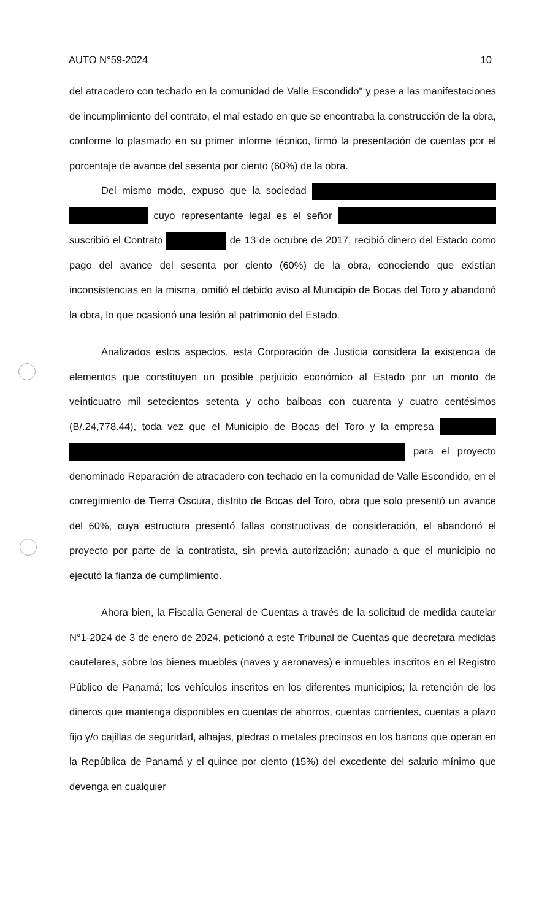AUTO N°59-2024 10
del atracadero con techado en la comunidad de Valle Escondido" y pese a las manifestaciones de incumplimiento del contrato, el mal estado en que se encontraba la construcción de la obra, conforme lo plasmado en su primer informe técnico, firmó la presentación de cuentas por el porcentaje de avance del sesenta por ciento (60%) de la obra.
Del mismo modo, expuso que la sociedad cuyo representante legal es el señor suscribió el Contrato de 13 de octubre de 2017, recibió dinero del Estado como pago del avance del sesenta por ciento (60%) de la obra, conociendo que existían inconsistencias en la misma, omitió el debido aviso al Municipio de Bocas del Toro y abandonó la obra, lo que ocasionó una lesión al patrimonio del Estado.
Analizados estos aspectos, esta Corporación de Justicia considera la existencia de elementos que constituyen un posible perjuicio económico al Estado por un monto de veinticuatro mil setecientos setenta y ocho balboas con cuarenta y cuatro centésimos (B/.24,778.44), toda vez que el Municipio de Bocas del Toro y la empresa para el proyecto denominado Reparación de atracadero con techado en la comunidad de Valle Escondido, en el corregimiento de Tierra Oscura, distrito de Bocas del Toro, obra que solo presentó un avance del 60%, cuya estructura presentó fallas constructivas de consideración, el abandonó el proyecto por parte de la contratista, sin previa autorización; aunado a que el municipio no ejecutó la fianza de cumplimiento.
Ahora bien, la Fiscalía General de Cuentas a través de la solicitud de medida cautelar N°1-2024 de 3 de enero de 2024, peticionó a este Tribunal de Cuentas que decretara medidas cautelares, sobre los bienes muebles (naves y aeronaves) e inmuebles inscritos en el Registro Público de Panamá; los vehículos inscritos en los diferentes municipios; la retención de los dineros que mantenga disponibles en cuentas de ahorros, cuentas corrientes, cuentas a plazo fijo y/o cajillas de seguridad, alhajas, piedras o metales preciosos en los bancos que operan en la República de Panamá y el quince por ciento (15%) del excedente del salario mínimo que devenga en cualquier